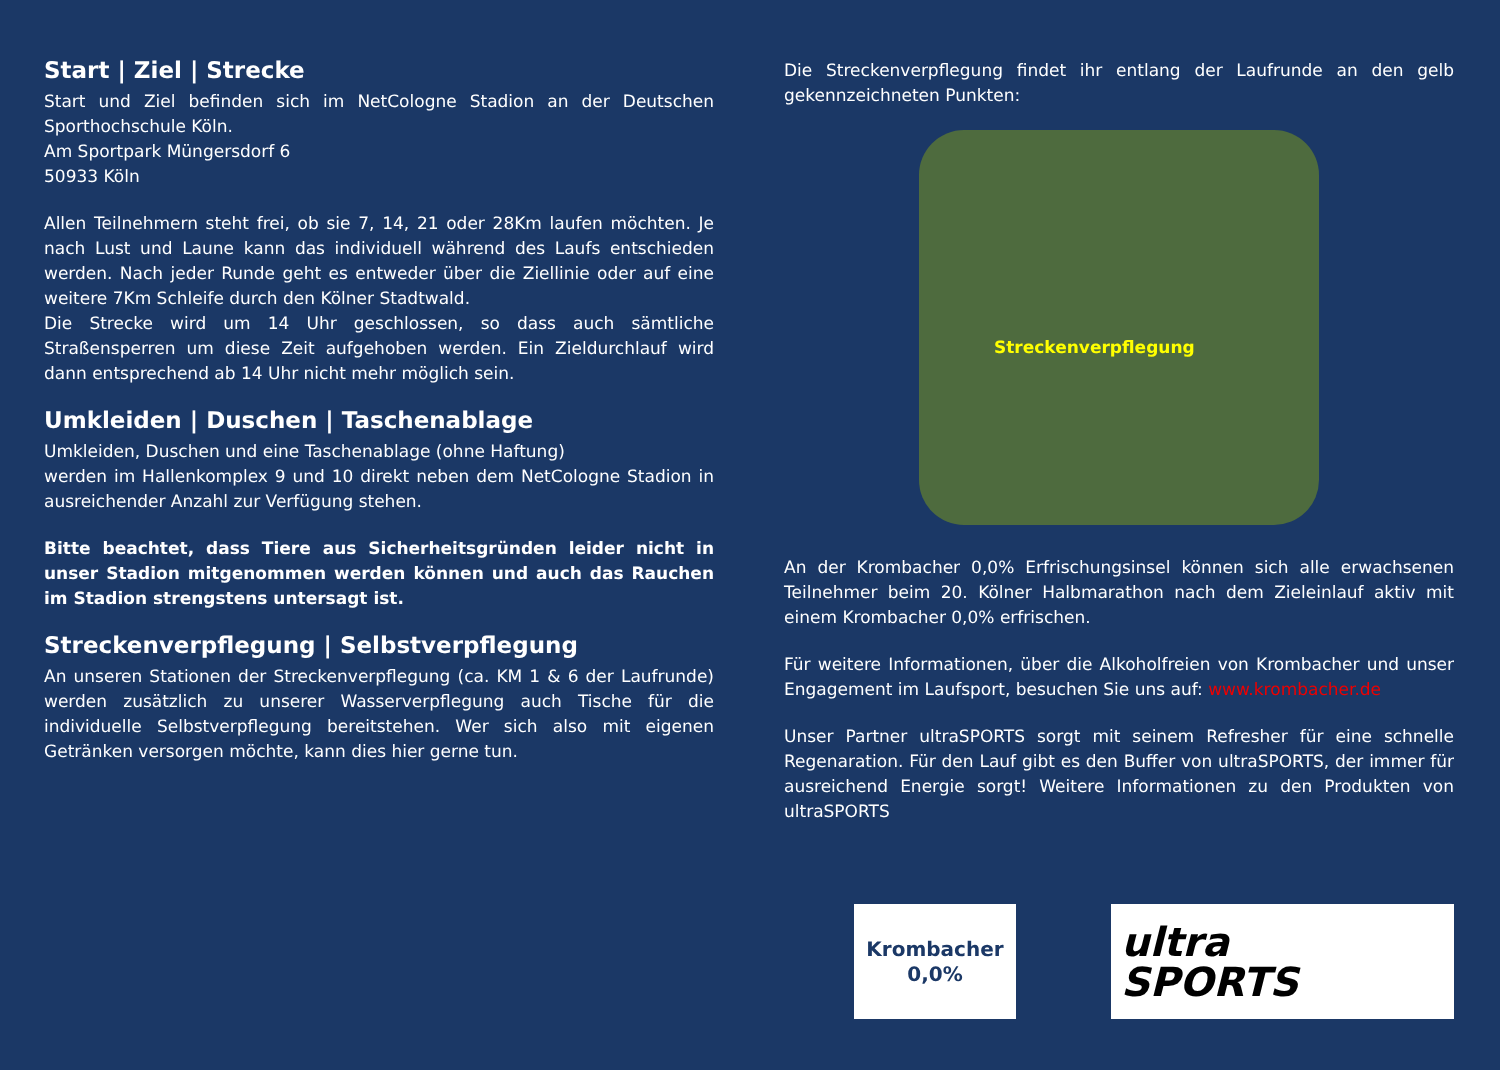Start | Ziel | Strecke
Start und Ziel befinden sich im NetCologne Stadion an der Deutschen Sporthochschule Köln.
Am Sportpark Müngersdorf 6
50933 Köln
Allen Teilnehmern steht frei, ob sie 7, 14, 21 oder 28Km laufen möchten. Je nach Lust und Laune kann das individuell während des Laufs entschieden werden. Nach jeder Runde geht es entweder über die Ziellinie oder auf eine weitere 7Km Schleife durch den Kölner Stadtwald.
Die Strecke wird um 14 Uhr geschlossen, so dass auch sämtliche Straßensperren um diese Zeit aufgehoben werden. Ein Zieldurchlauf wird dann entsprechend ab 14 Uhr nicht mehr möglich sein.
Umkleiden | Duschen | Taschenablage
Umkleiden, Duschen und eine Taschenablage (ohne Haftung)
werden im Hallenkomplex 9 und 10 direkt neben dem NetCologne Stadion in ausreichender Anzahl zur Verfügung stehen.
Bitte beachtet, dass Tiere aus Sicherheitsgründen leider nicht in unser Stadion mitgenommen werden können und auch das Rauchen im Stadion strengstens untersagt ist.
Streckenverpflegung | Selbstverpflegung
An unseren Stationen der Streckenverpflegung (ca. KM 1 & 6 der Laufrunde) werden zusätzlich zu unserer Wasserverpflegung auch Tische für die individuelle Selbstverpflegung bereitstehen. Wer sich also mit eigenen Getränken versorgen möchte, kann dies hier gerne tun.
Die Streckenverpflegung findet ihr entlang der Laufrunde an den gelb gekennzeichneten Punkten:
Streckenverpflegung
An der Krombacher 0,0% Erfrischungsinsel können sich alle erwachsenen Teilnehmer beim 20. Kölner Halbmarathon nach dem Zieleinlauf aktiv mit einem Krombacher 0,0% erfrischen.
Für weitere Informationen, über die Alkoholfreien von Krombacher und unser Engagement im Laufsport, besuchen Sie uns auf: www.krombacher.de
Unser Partner ultraSPORTS sorgt mit seinem Refresher für eine schnelle Regenaration. Für den Lauf gibt es den Buffer von ultraSPORTS, der immer für ausreichend Energie sorgt! Weitere Informationen zu den Produkten von ultraSPORTS
Krombacher
0,0%
ultra
SPORTS